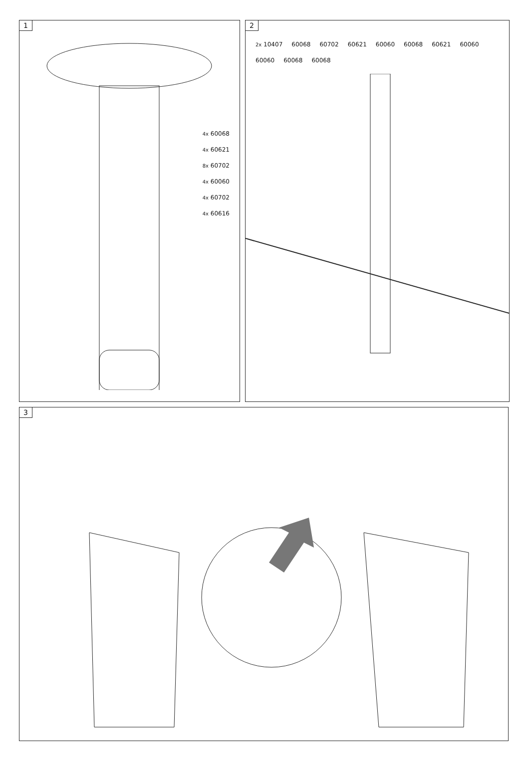1
4x 60068
4x 60621
8x 60702
4x 60060
4x 60702
4x 60616
2
2x 10407 60068 60702 60621 60060 60068 60621 60060 60060 60068 60068
3